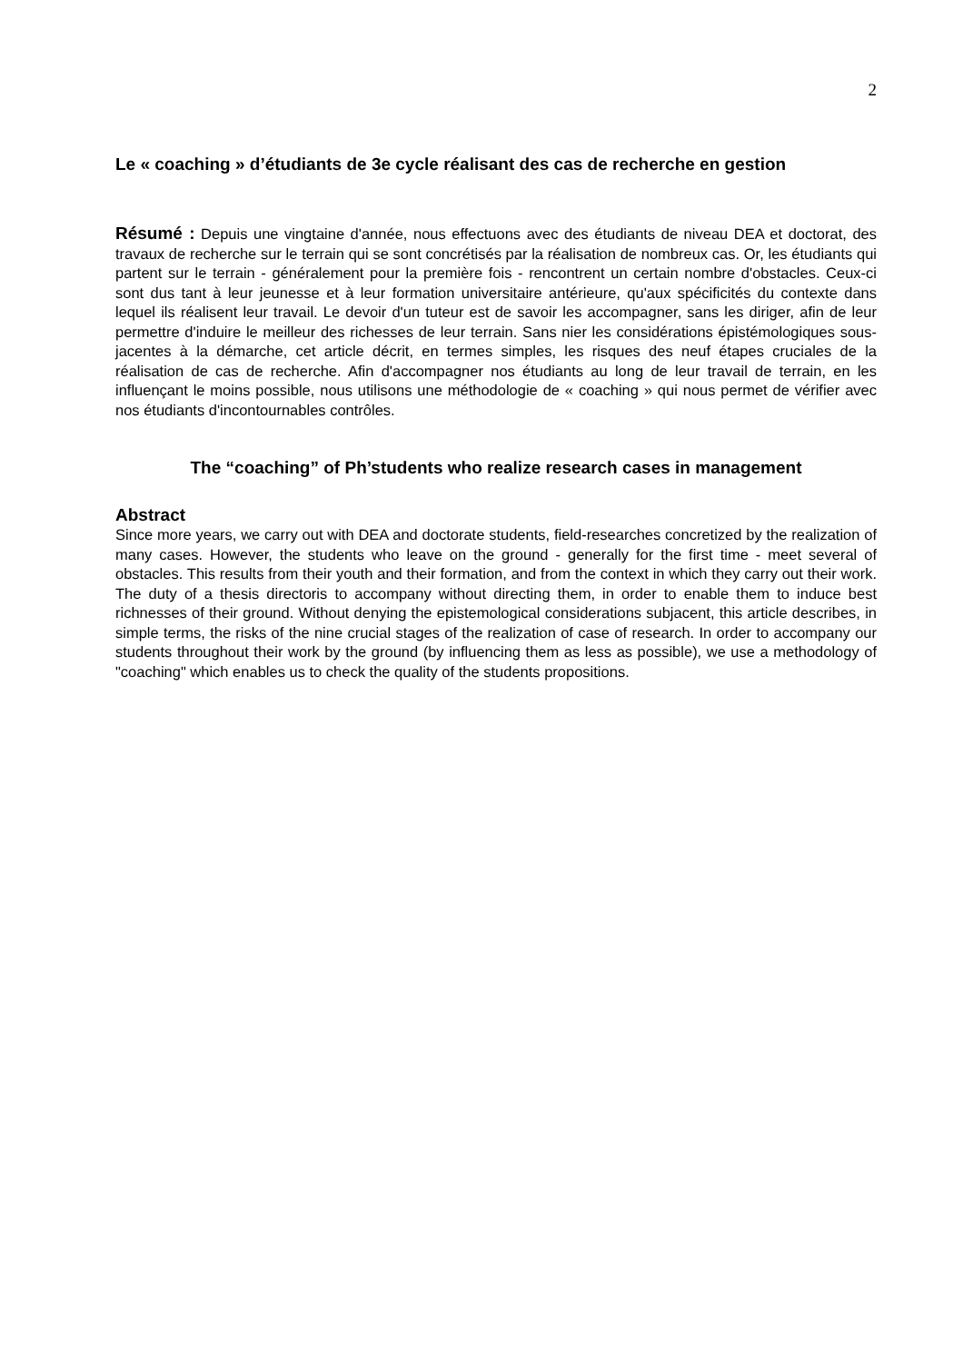2
Le « coaching » d’étudiants de 3e cycle réalisant des cas de recherche en gestion
Résumé : Depuis une vingtaine d'année, nous effectuons avec des étudiants de niveau DEA et doctorat, des travaux de recherche sur le terrain qui se sont concrétisés par la réalisation de nombreux cas. Or, les étudiants qui partent sur le terrain - généralement pour la première fois - rencontrent un certain nombre d'obstacles. Ceux-ci sont dus tant à leur jeunesse et à leur formation universitaire antérieure, qu'aux spécificités du contexte dans lequel ils réalisent leur travail. Le devoir d'un tuteur est de savoir les accompagner, sans les diriger, afin de leur permettre d'induire le meilleur des richesses de leur terrain. Sans nier les considérations épistémologiques sous-jacentes à la démarche, cet article décrit, en termes simples, les risques des neuf étapes cruciales de la réalisation de cas de recherche. Afin d'accompagner nos étudiants au long de leur travail de terrain, en les influençant le moins possible, nous utilisons une méthodologie de « coaching » qui nous permet de vérifier avec nos étudiants d'incontournables contrôles.
The “coaching” of Ph’students who realize research cases in management
Abstract
Since more years, we carry out with DEA and doctorate students, field-researches concretized by the realization of many cases. However, the students who leave on the ground - generally for the first time - meet several of obstacles. This results from their youth and their formation, and from the context in which they carry out their work. The duty of a thesis directoris to accompany without directing them, in order to enable them to induce best richnesses of their ground. Without denying the epistemological considerations subjacent, this article describes, in simple terms, the risks of the nine crucial stages of the realization of case of research. In order to accompany our students throughout their work by the ground (by influencing them as less as possible), we use a methodology of "coaching" which enables us to check the quality of the students propositions.